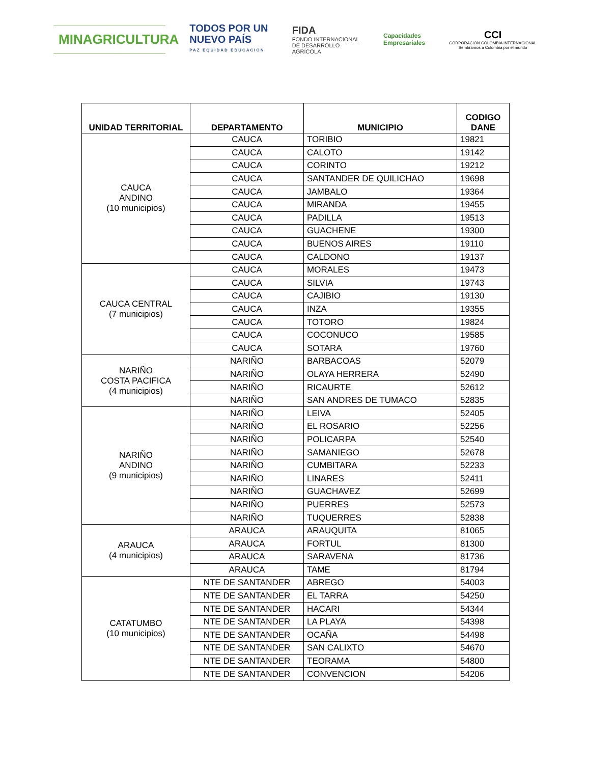MINAGRICULTURA
TODOS POR UN
NUEVO PAÍS
PAZ EQUIDAD EDUCACIÓN
FIDA
FONDO INTERNACIONAL
DE DESARROLLO
AGRÍCOLA
Capacidades
Empresariales
CCI
CORPORACIÓN COLOMBIA INTERNACIONAL
Sembramos a Colombia por el mundo
| UNIDAD TERRITORIAL | DEPARTAMENTO | MUNICIPIO | CODIGO DANE |
| --- | --- | --- | --- |
| CAUCA ANDINO (10 municipios) | CAUCA | TORIBIO | 19821 |
| | CAUCA | CALOTO | 19142 |
| | CAUCA | CORINTO | 19212 |
| | CAUCA | SANTANDER DE QUILICHAO | 19698 |
| | CAUCA | JAMBALO | 19364 |
| | CAUCA | MIRANDA | 19455 |
| | CAUCA | PADILLA | 19513 |
| | CAUCA | GUACHENE | 19300 |
| | CAUCA | BUENOS AIRES | 19110 |
| | CAUCA | CALDONO | 19137 |
| CAUCA CENTRAL (7 municipios) | CAUCA | MORALES | 19473 |
| | CAUCA | SILVIA | 19743 |
| | CAUCA | CAJIBIO | 19130 |
| | CAUCA | INZA | 19355 |
| | CAUCA | TOTORO | 19824 |
| | CAUCA | COCONUCO | 19585 |
| | CAUCA | SOTARA | 19760 |
| NARIÑO COSTA PACIFICA (4 municipios) | NARIÑO | BARBACOAS | 52079 |
| | NARIÑO | OLAYA HERRERA | 52490 |
| | NARIÑO | RICAURTE | 52612 |
| | NARIÑO | SAN ANDRES DE TUMACO | 52835 |
| NARIÑO ANDINO (9 municipios) | NARIÑO | LEIVA | 52405 |
| | NARIÑO | EL ROSARIO | 52256 |
| | NARIÑO | POLICARPA | 52540 |
| | NARIÑO | SAMANIEGO | 52678 |
| | NARIÑO | CUMBITARA | 52233 |
| | NARIÑO | LINARES | 52411 |
| | NARIÑO | GUACHAVEZ | 52699 |
| | NARIÑO | PUERRES | 52573 |
| | NARIÑO | TUQUERRES | 52838 |
| ARAUCA (4 municipios) | ARAUCA | ARAUQUITA | 81065 |
| | ARAUCA | FORTUL | 81300 |
| | ARAUCA | SARAVENA | 81736 |
| | ARAUCA | TAME | 81794 |
| CATATUMBO (10 municipios) | NTE DE SANTANDER | ABREGO | 54003 |
| | NTE DE SANTANDER | EL TARRA | 54250 |
| | NTE DE SANTANDER | HACARI | 54344 |
| | NTE DE SANTANDER | LA PLAYA | 54398 |
| | NTE DE SANTANDER | OCAÑA | 54498 |
| | NTE DE SANTANDER | SAN CALIXTO | 54670 |
| | NTE DE SANTANDER | TEORAMA | 54800 |
| | NTE DE SANTANDER | CONVENCION | 54206 |